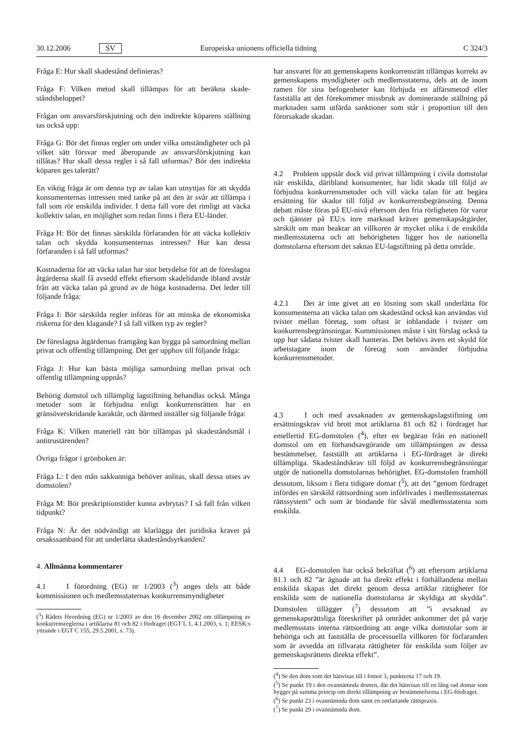30.12.2006 SV Europeiska unionens officiella tidning C 324/3
Fråga E: Hur skall skadestånd definieras?
Fråga F: Vilken metod skall tillämpas för att beräkna skade­ståndsbeloppet?
Frågan om ansvarsförskjutning och den indirekte köparens ställ­ning tas också upp:
Fråga G: Bör det finnas regler om under vilka omständigheter och på vilket sätt försvar med åberopande av ansvarsförskjut­ning kan tillåtas? Hur skall dessa regler i så fall utformas? Bör den indirekta köparen ges talerätt?
En viktig fråga är om denna typ av talan kan utnyttjas för att skydda konsumenternas intressen med tanke på att den är svår att tillämpa i fall som rör enskilda individer. I detta fall vore det rimligt att väcka kollektiv talan, en möjlighet som redan finns i flera EU-länder.
Fråga H: Bör det finnas särskilda förfaranden för att väcka kollektiv talan och skydda konsumenternas intressen? Hur kan dessa förfaranden i så fall utformas?
Kostnaderna för att väcka talan har stor betydelse för att de före­slagna åtgärderna skall få avsedd effekt eftersom skadelidande ibland avstår från att väcka talan på grund av de höga kostna­derna. Det leder till följande fråga:
Fråga I: Bör särskilda regler införas för att minska de ekono­miska riskerna för den klagande? I så fall vilken typ av regler?
De föreslagna åtgärdernas framgång kan bygga på samordning mellan privat och offentlig tillämpning. Det ger upphov till följande fråga:
Fråga J: Hur kan bästa möjliga samordning mellan privat och offentlig tillämpning uppnås?
Behörig domstol och tillämplig lagstiftning behandlas också. Många metoder som är förbjudna enligt konkurrensrätten har en gränsöverskridande karaktär, och därmed inställer sig följande fråga:
Fråga K: Vilken materiell rätt bör tillämpas på skadeståndsmål i antitrustärenden?
Övriga frågor i grönboken är:
Fråga L: I den mån sakkunniga behöver anlitas, skall dessa utses av domstolen?
Fråga M: Bör preskriptionstider kunna avbrytas? I så fall från vilken tidpunkt?
Fråga N: Är det nödvändigt att klarlägga det juridiska kravet på orsakssamband för att underlätta skadeståndsyrkanden?
4. Allmänna kommentarer
4.1 I förordning (EG) nr 1/2003 (<sup>3</sup>) anges dels att både kommissionen och medlemsstaternas konkurrensmyndigheter
(<sup>3</sup>) Rådets förordning (EG) nr 1/2003 av den 16 december 2002 om tillämpning av konkurrensreglerna i artiklarna 81 och 82 i fördraget (EGT L 1, 4.1.2003, s. 1; EESK:s yttrande i EGT C 155, 29.5.2001, s. 73).
har ansvaret för att gemenskapens konkurrensrätt tillämpas korrekt av gemenskapens myndigheter och medlemsstaterna, dels att de inom ramen för sina befogenheter kan förbjuda en affärsmetod eller fastställa att det förekommer missbruk av dominerande ställning på marknaden samt utfärda sanktioner som står i proportion till den förorsakade skadan.
4.2 Problem uppstår dock vid privat tillämpning i civila domstolar när enskilda, däribland konsumenter, har lidit skada till följd av förbjudna konkurrensmetoder och vill väcka talan för att begära ersättning för skador till följd av konkurrensbe­gränsning. Denna debatt måste föras på EU-nivå eftersom den fria rörligheten för varor och tjänster på EU:s inre marknad kräver gemenskapsåtgärder, särskilt om man beaktar att vill­koren är mycket olika i de enskilda medlemsstaterna och att behörigheten ligger hos de nationella domstolarna eftersom det saknas EU-lagstiftning på detta område.
4.2.1 Det är inte givet att en lösning som skall underlätta för konsumenterna att väcka talan om skadestånd också kan användas vid tvister mellan företag, som oftast är inblandade i tvister om konkurrensbegränsningar. Kommissionen måste i sitt förslag också ta upp hur sådana tvister skall hanteras. Det behövs även ett skydd för arbetstagare inom de företag som använder förbjudna konkurrensmetoder.
4.3 I och med avsaknaden av gemenskapslagstiftning om ersättningskrav vid brott mot artiklarna 81 och 82 i fördraget har emellertid EG-domstolen (<sup>4</sup>), efter en begäran från en natio­nell domstol om ett förhandsavgörande om tillämpningen av dessa bestämmelser, fastställt att artiklarna i EG-fördraget är direkt tillämpliga. Skadeståndskrav till följd av konkurrensbe­gränsningar utgör de nationella domstolarnas behörighet. EG-domstolen framhöll dessutom, liksom i flera tidigare domar (<sup>5</sup>), att det ”genom fördraget infördes en särskild rättsordning som införlivades i medlemsstaternas rättssystem” och som är bindande för såväl medlemsstaterna som enskilda.
4.4 EG-domstolen har också bekräftat (<sup>6</sup>) att eftersom artik­larna 81.1 och 82 ”är ägnade att ha direkt effekt i förhållandena mellan enskilda skapas det direkt genom dessa artiklar rättig­heter för enskilda som de nationella domstolarna är skyldiga att skydda”. Domstolen tillägger (<sup>7</sup>) dessutom att ”i avsaknad av gemenskapsrättsliga föreskrifter på området ankommer det på varje medlemsstats interna rättsordning att ange vilka domstolar som är behöriga och att fastställa de processuella villkoren för förfaranden som är avsedda att tillvarata rättigheter för enskilda som följer av gemenskapsrättens direkta effekt”.
(<sup>4</sup>) Se den dom som det hänvisas till i fotnot 3, punkterna 17 och 19.
(<sup>5</sup>) Se punkt 19 i den ovannämnda domen, där det hänvisas till en lång rad domar som bygger på samma princip om direkt tillämpning av bestäm­melserna i EG-fördraget.
(<sup>6</sup>) Se punkt 23 i ovannämnda dom samt en omfattande rättspraxis.
(<sup>7</sup>) Se punkt 29 i ovannämnda dom.